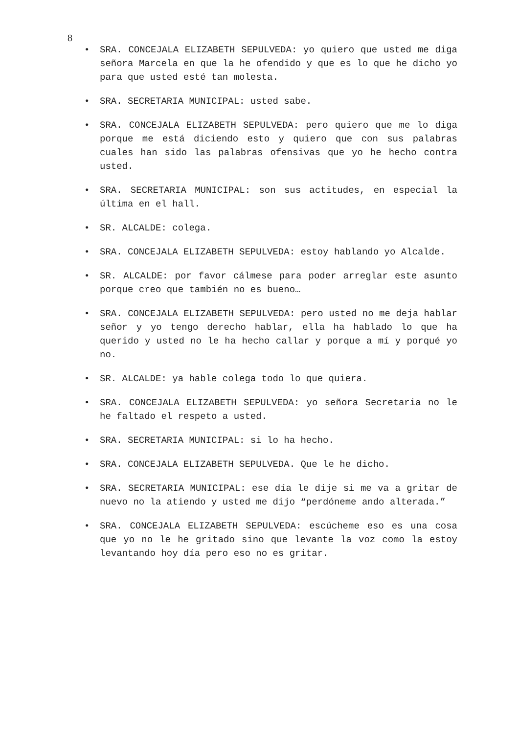8
• SRA. CONCEJALA ELIZABETH SEPULVEDA: yo quiero que usted me diga señora Marcela en que la he ofendido y que es lo que he dicho yo para que usted esté tan molesta.
• SRA. SECRETARIA MUNICIPAL: usted sabe.
• SRA. CONCEJALA ELIZABETH SEPULVEDA: pero quiero que me lo diga porque me está diciendo esto y quiero que con sus palabras cuales han sido las palabras ofensivas que yo he hecho contra usted.
• SRA. SECRETARIA MUNICIPAL: son sus actitudes, en especial la última en el hall.
• SR. ALCALDE: colega.
• SRA. CONCEJALA ELIZABETH SEPULVEDA: estoy hablando yo Alcalde.
• SR. ALCALDE: por favor cálmese para poder arreglar este asunto porque creo que también no es bueno…
• SRA. CONCEJALA ELIZABETH SEPULVEDA: pero usted no me deja hablar señor y yo tengo derecho hablar, ella ha hablado lo que ha querido y usted no le ha hecho callar y porque a mí y porqué yo no.
• SR. ALCALDE: ya hable colega todo lo que quiera.
• SRA. CONCEJALA ELIZABETH SEPULVEDA: yo señora Secretaria no le he faltado el respeto a usted.
• SRA. SECRETARIA MUNICIPAL: si lo ha hecho.
• SRA. CONCEJALA ELIZABETH SEPULVEDA. Que le he dicho.
• SRA. SECRETARIA MUNICIPAL: ese día le dije si me va a gritar de nuevo no la atiendo y usted me dijo “perdóneme ando alterada.”
• SRA. CONCEJALA ELIZABETH SEPULVEDA: escúcheme eso es una cosa que yo no le he gritado sino que levante la voz como la estoy levantando hoy día pero eso no es gritar.